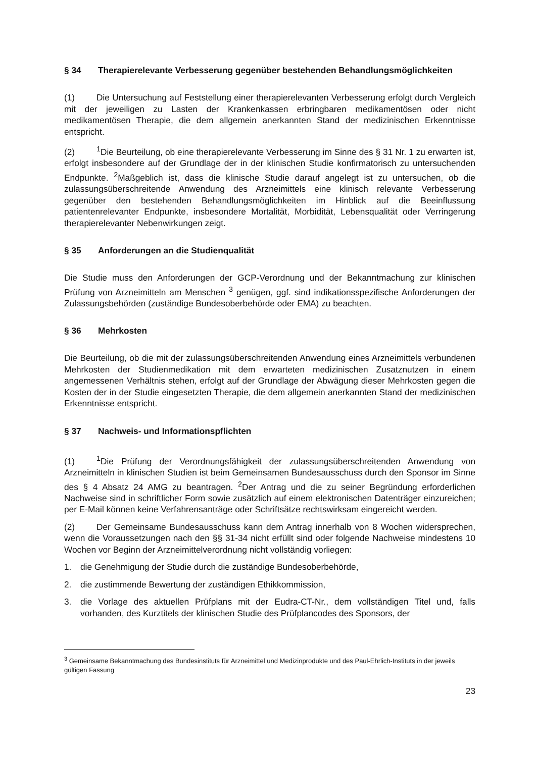§ 34 Therapierelevante Verbesserung gegenüber bestehenden Behandlungsmöglichkeiten
(1) Die Untersuchung auf Feststellung einer therapierelevanten Verbesserung erfolgt durch Vergleich mit der jeweiligen zu Lasten der Krankenkassen erbringbaren medikamentösen oder nicht medikamentösen Therapie, die dem allgemein anerkannten Stand der medizinischen Erkenntnisse entspricht.
(2)<sup>1</sup>Die Beurteilung, ob eine therapierelevante Verbesserung im Sinne des § 31 Nr. 1 zu erwarten ist, erfolgt insbesondere auf der Grundlage der in der klinischen Studie konfirmatorisch zu untersuchenden Endpunkte. <sup>2</sup>Maßgeblich ist, dass die klinische Studie darauf angelegt ist zu untersuchen, ob die zulassungsüberschreitende Anwendung des Arzneimittels eine klinisch relevante Verbesserung gegenüber den bestehenden Behandlungsmöglichkeiten im Hinblick auf die Beeinflussung patientenrelevanter Endpunkte, insbesondere Mortalität, Morbidität, Lebensqualität oder Verringerung therapierelevanter Nebenwirkungen zeigt.
§ 35 Anforderungen an die Studienqualität
Die Studie muss den Anforderungen der GCP-Verordnung und der Bekanntmachung zur klinischen Prüfung von Arzneimitteln am Menschen <sup>3</sup> genügen, ggf. sind indikationsspezifische Anforderungen der Zulassungsbehörden (zuständige Bundesoberbehörde oder EMA) zu beachten.
§ 36 Mehrkosten
Die Beurteilung, ob die mit der zulassungsüberschreitenden Anwendung eines Arzneimittels verbundenen Mehrkosten der Studienmedikation mit dem erwarteten medizinischen Zusatznutzen in einem angemessenen Verhältnis stehen, erfolgt auf der Grundlage der Abwägung dieser Mehrkosten gegen die Kosten der in der Studie eingesetzten Therapie, die dem allgemein anerkannten Stand der medizinischen Erkenntnisse entspricht.
§ 37 Nachweis- und Informationspflichten
(1)<sup>1</sup>Die Prüfung der Verordnungsfähigkeit der zulassungsüberschreitenden Anwendung von Arzneimitteln in klinischen Studien ist beim Gemeinsamen Bundesausschuss durch den Sponsor im Sinne des § 4 Absatz 24 AMG zu beantragen. <sup>2</sup>Der Antrag und die zu seiner Begründung erforderlichen Nachweise sind in schriftlicher Form sowie zusätzlich auf einem elektronischen Datenträger einzureichen; per E-Mail können keine Verfahrensanträge oder Schriftsätze rechtswirksam eingereicht werden.
(2) Der Gemeinsame Bundesausschuss kann dem Antrag innerhalb von 8 Wochen widersprechen, wenn die Voraussetzungen nach den §§ 31-34 nicht erfüllt sind oder folgende Nachweise mindestens 10 Wochen vor Beginn der Arzneimittelverordnung nicht vollständig vorliegen:
1. die Genehmigung der Studie durch die zuständige Bundesoberbehörde,
2. die zustimmende Bewertung der zuständigen Ethikkommission,
3. die Vorlage des aktuellen Prüfplans mit der Eudra-CT-Nr., dem vollständigen Titel und, falls vorhanden, des Kurztitels der klinischen Studie des Prüfplancodes des Sponsors, der
<sup>3</sup> Gemeinsame Bekanntmachung des Bundesinstituts für Arzneimittel und Medizinprodukte und des Paul-Ehrlich-Instituts in der jeweils gültigen Fassung
23